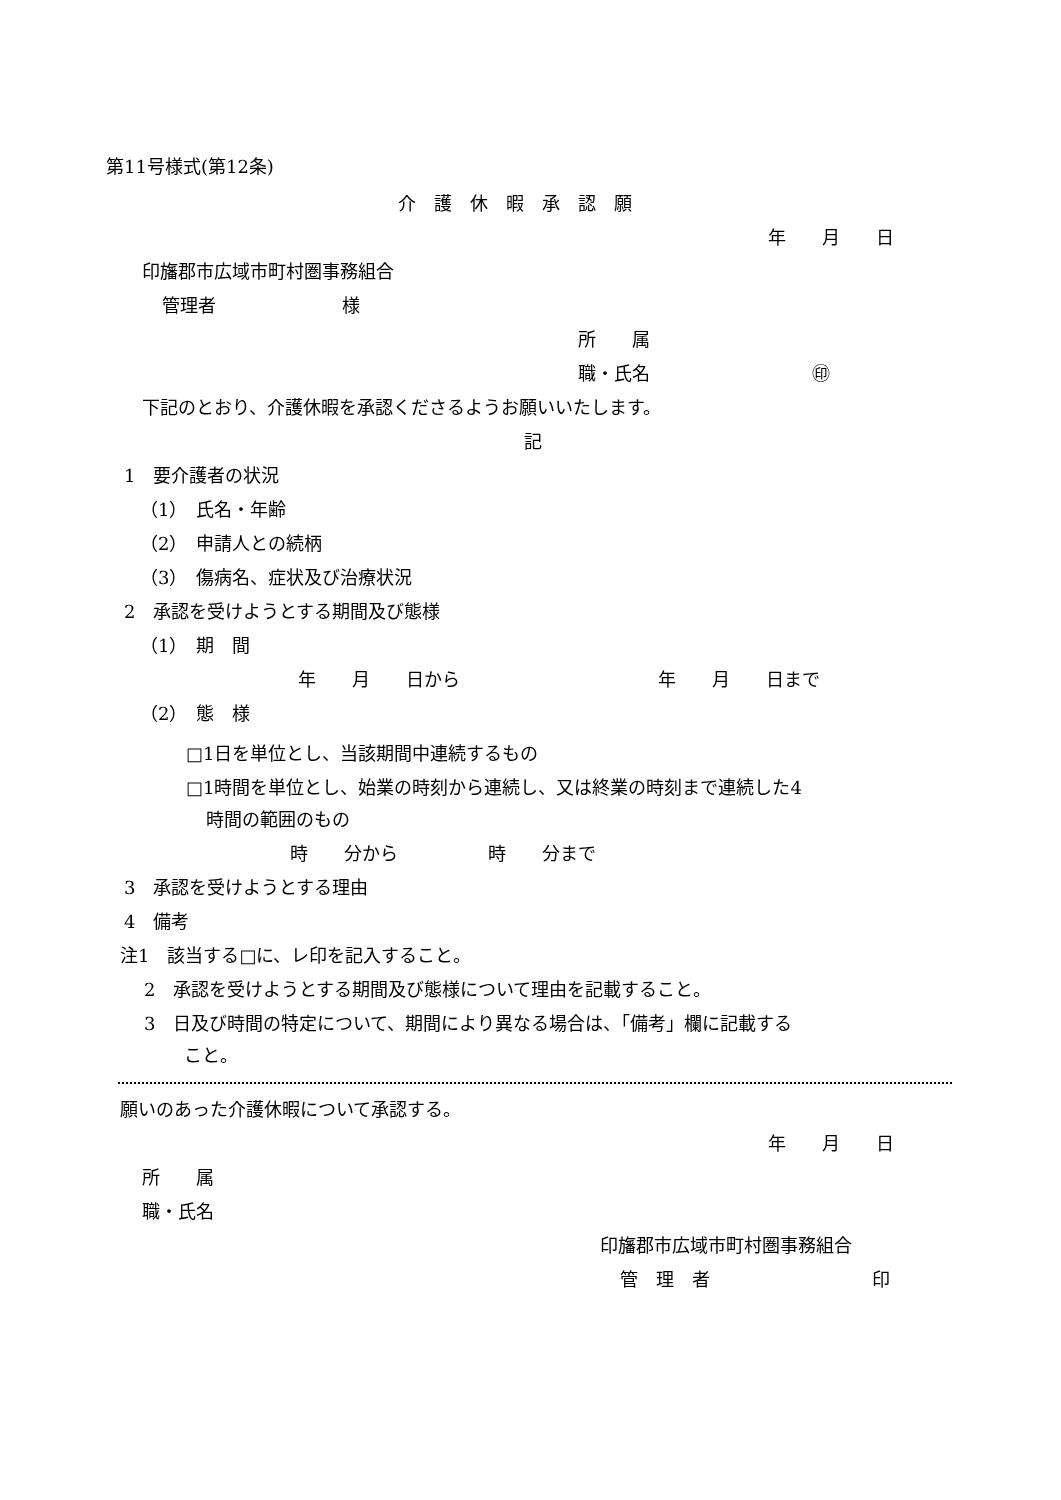第11号様式(第12条)
介　護　休　暇　承　認　願
年　　月　　日
印旛郡市広域市町村圏事務組合
管理者　　　　　　　様
所　　属
職・氏名　　　　　　　　　㊞
下記のとおり、介護休暇を承認くださるようお願いいたします。
記
1　要介護者の状況
（1）　氏名・年齢
（2）　申請人との続柄
（3）　傷病名、症状及び治療状況
2　承認を受けようとする期間及び態様
（1）　期　間
年　　月　　日から　　　　　　　　　　　年　　月　　日まで
（2）　態　様
□1日を単位とし、当該期間中連続するもの
□1時間を単位とし、始業の時刻から連続し、又は終業の時刻まで連続した4
時間の範囲のもの
時　　分から　　　　　時　　分まで
3　承認を受けようとする理由
4　備考
注1　該当する□に、レ印を記入すること。
2　承認を受けようとする期間及び態様について理由を記載すること。
3　日及び時間の特定について、期間により異なる場合は、「備考」欄に記載する
こと。
願いのあった介護休暇について承認する。
年　　月　　日
所　　属
職・氏名
印旛郡市広域市町村圏事務組合
管　理　者　　　　　　　　　印